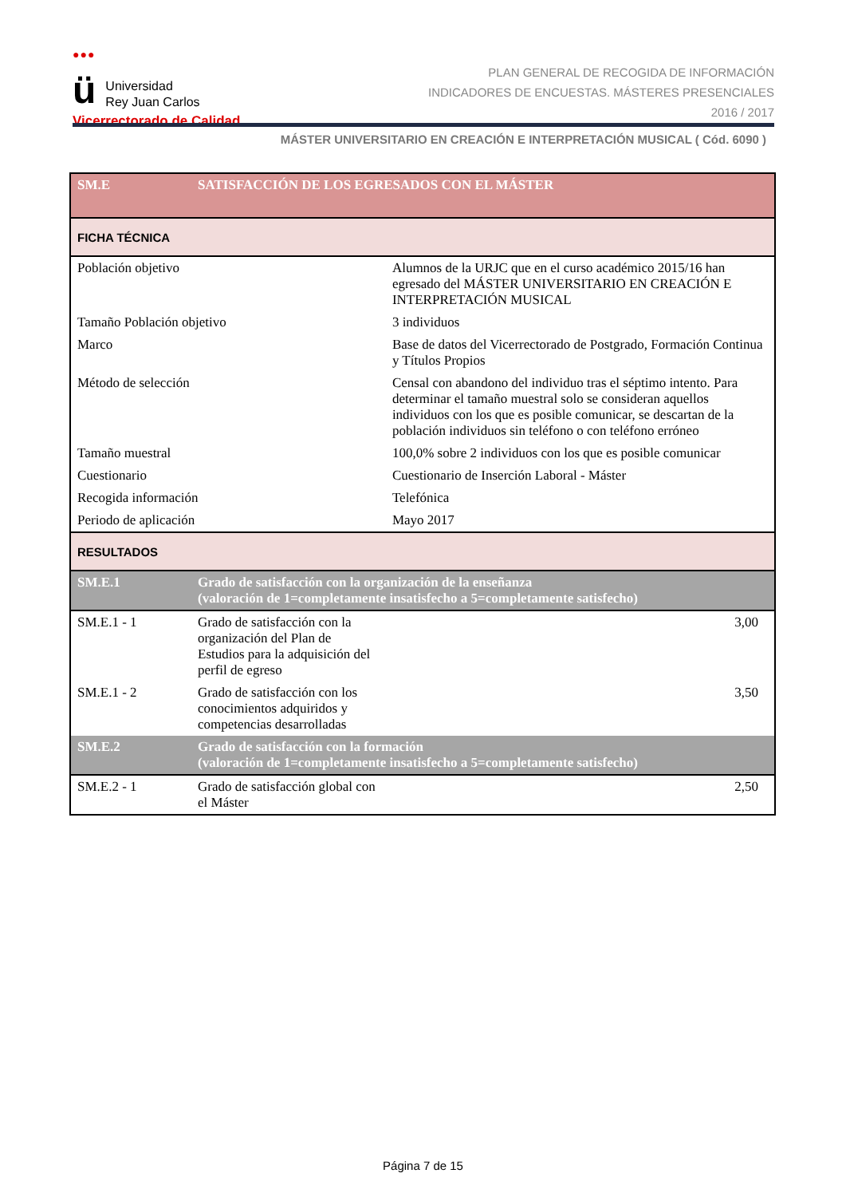●●●
ü
Universidad
Rey Juan Carlos
Vicerrectorado de Calidad
PLAN GENERAL DE RECOGIDA DE INFORMACIÓN
INDICADORES DE ENCUESTAS. MÁSTERES PRESENCIALES
2016 / 2017
MÁSTER UNIVERSITARIO EN CREACIÓN E INTERPRETACIÓN MUSICAL ( Cód. 6090 )
| SM.E | SATISFACCIÓN DE LOS EGRESADOS CON EL MÁSTER | | |
| FICHA TÉCNICA | | | |
| Población objetivo | | Alumnos de la URJC que en el curso académico 2015/16 han egresado del MÁSTER UNIVERSITARIO EN CREACIÓN E INTERPRETACIÓN MUSICAL | |
| Tamaño Población objetivo | | 3 individuos | |
| Marco | | Base de datos del Vicerrectorado de Postgrado, Formación Continua y Títulos Propios | |
| Método de selección | | Censal con abandono del individuo tras el séptimo intento. Para determinar el tamaño muestral solo se consideran aquellos individuos con los que es posible comunicar, se descartan de la población individuos sin teléfono o con teléfono erróneo | |
| Tamaño muestral | | 100,0% sobre 2 individuos con los que es posible comunicar | |
| Cuestionario | | Cuestionario de Inserción Laboral - Máster | |
| Recogida información | | Telefónica | |
| Periodo de aplicación | | Mayo 2017 | |
| RESULTADOS | | | |
| SM.E.1 | Grado de satisfacción con la organización de la enseñanza (valoración de 1=completamente insatisfecho a 5=completamente satisfecho) | | |
| SM.E.1 - 1 | Grado de satisfacción con la organización del Plan de Estudios para la adquisición del perfil de egreso | | 3,00 |
| SM.E.1 - 2 | Grado de satisfacción con los conocimientos adquiridos y competencias desarrolladas | | 3,50 |
| SM.E.2 | Grado de satisfacción con la formación (valoración de 1=completamente insatisfecho a 5=completamente satisfecho) | | |
| SM.E.2 - 1 | Grado de satisfacción global con el Máster | | 2,50 |
Página 7 de 15